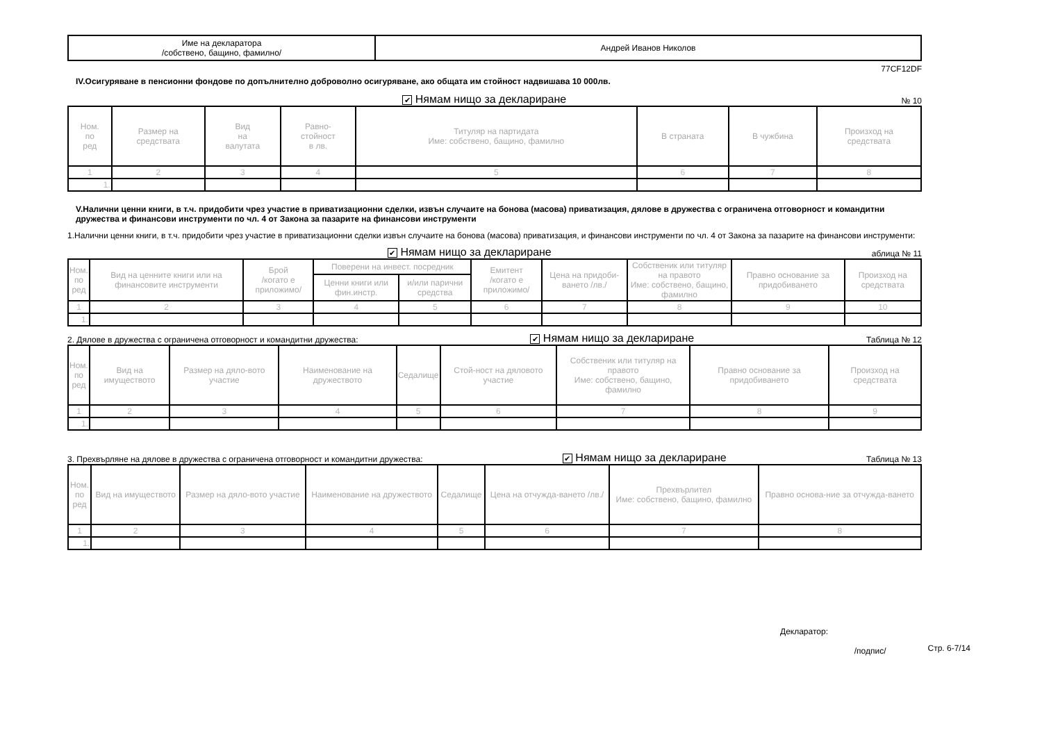| Име на декларатора /собствено, бащино, фамилно/ | Андрей Иванов Николов |
77CF12DF
IV.Осигуряване в пенсионни фондове по допълнително доброволно осигуряване, ако общата им стойност надвишава 10 000лв.
✔ Нямам нищо за деклариране № 10
| Ном. по ред | Размер на средствата | Вид на валутата | Равно- стойност в лв. | Титуляр на партидата Име: собствено, бащино, фамилно | В страната | В чужбина | Произход на средствата |
| --- | --- | --- | --- | --- | --- | --- | --- |
| 1 | 2 | 3 | 4 | 5 | 6 | 7 | 8 |
| 1. | | | | | | | |
V.Налични ценни книги, в т.ч. придобити чрез участие в приватизационни сделки, извън случаите на бонова (масова) приватизация, дялове в дружества с ограничена отговорност и командитни дружества и финансови инструменти по чл. 4 от Закона за пазарите на финансови инструменти
1.Налични ценни книги, в т.ч. придобити чрез участие в приватизационни сделки извън случаите на бонова (масова) приватизация, и финансови инструменти по чл. 4 от Закона за пазарите на финансови инструменти:
✔ Нямам нищо за деклариране аблица № 11
| Ном. по ред | Вид на ценните книги или на финансовите инструменти | Брой /когато е приложимо/ | Поверени на инвест. посредник | | Емитент /когато е приложимо/ | Цена на придоби-ването /лв./ | Собственик или титуляр на правото Име: собствено, бащино, фамилно | Правно основание за придобиването | Произход на средствата |
| --- | --- | --- | --- | --- | --- | --- | --- | --- | --- |
| | | | Ценни книги или фин.инстр. | и/или парични средства | | | | | |
| 1 | 2 | 3 | 4 | 5 | 6 | 7 | 8 | 9 | 10 |
| 1. | | | | | | | | | |
2. Дялове в дружества с ограничена отговорност и командитни дружества: ✔ Нямам нищо за деклариране Таблица № 12
| Ном. по ред | Вид на имуществото | Размер на дяло-вото участие | Наименование на дружеството | Седалище | Стой-ност на дяловото участие | Собственик или титуляр на правото Име: собствено, бащино, фамилно | Правно основание за придобиването | Произход на средствата |
| --- | --- | --- | --- | --- | --- | --- | --- | --- |
| 1 | 2 | 3 | 4 | 5 | 6 | 7 | 8 | 9 |
| 1. | | | | | | | | |
3. Прехвърляне на дялове в дружества с ограничена отговорност и командитни дружества: ✔ Нямам нищо за деклариране Таблица № 13
| Ном. по ред | Вид на имуществото | Размер на дяло-вото участие | Наименование на дружеството | Седалище | Цена на отчужда-ването /лв./ | Прехвърлител Име: собствено, бащино, фамилно | Правно основа-ние за отчужда-ването |
| --- | --- | --- | --- | --- | --- | --- | --- |
| 1 | 2 | 3 | 4 | 5 | 6 | 7 | 8 |
| 1. | | | | | | | |
Декларатор:
/подпис/ Стр. 6-7/14